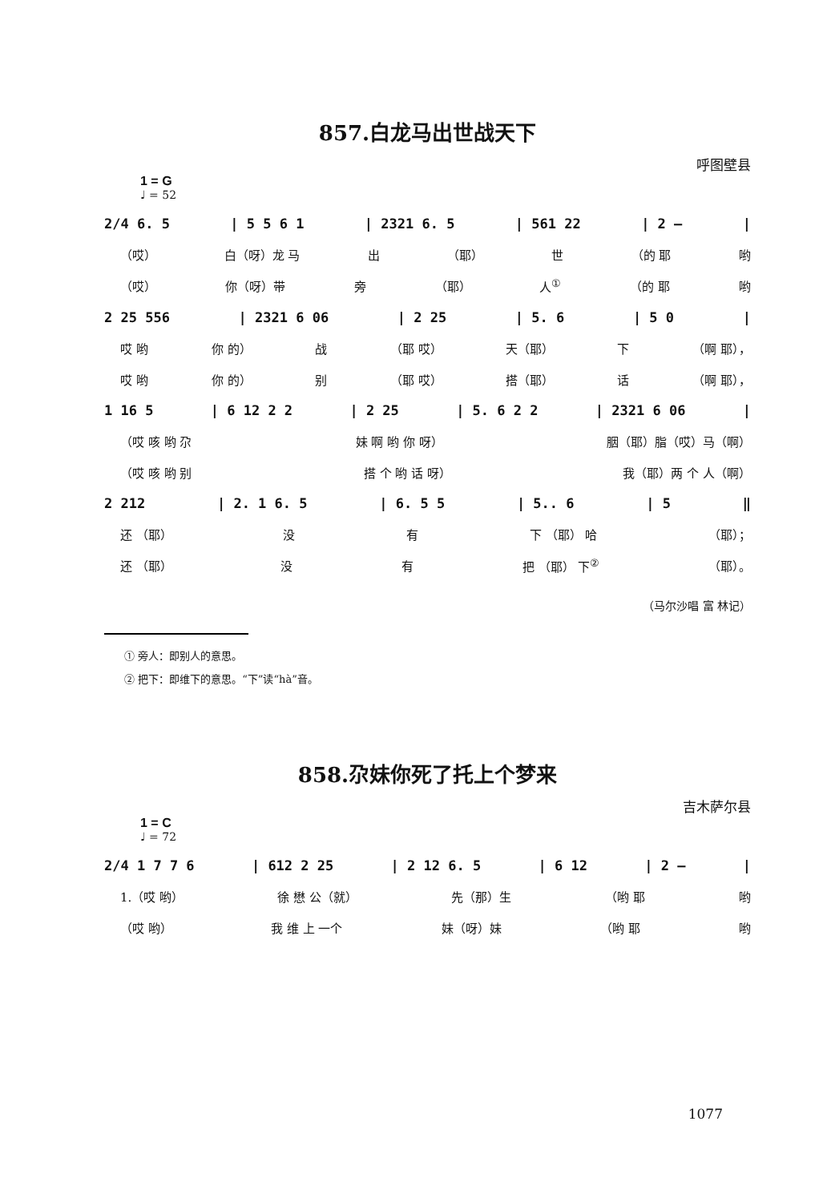857.白龙马出世战天下
呼图壁县
1 = G
♩ = 52
2/4 6. 5 | 5 5 6 1 | 2321 6. 5 | 561 22 | 2 – |
（哎） 白（呀）龙 马 出 （耶） 世 （的 耶 哟
（哎） 你（呀）带 旁 （耶） 人<sup>①</sup> （的 耶 哟
2 25 556 | 2321 6 06 | 2 25 | 5. 6 | 5 0 |
哎 哟 你 的） 战 （耶 哎） 天（耶） 下 （啊 耶），
哎 哟 你 的） 别 （耶 哎） 搭（耶） 话 （啊 耶），
1 16 5 | 6 12 2 2 | 2 25 | 5. 6 2 2 | 2321 6 06 |
（哎 咳 哟 尕 妹 啊 哟 你 呀） 胭（耶）脂（哎）马（啊）
（哎 咳 哟 别 搭 个 哟 话 呀） 我（耶）两 个 人（啊）
2 212 | 2. 1 6. 5 | 6. 5 5 | 5.. 6 | 5 ‖
还 （耶） 没 有 下 （耶） 哈 （耶）；
还 （耶） 没 有 把 （耶） 下<sup>②</sup> （耶）。
（马尔沙唱 富 林记）
① 旁人：即别人的意思。
② 把下：即维下的意思。“下”读“hà”音。
858.尕妹你死了托上个梦来
吉木萨尔县
1 = C
♩ = 72
2/4 1 7 7 6 | 612 2 25 | 2 12 6. 5 | 6 12 | 2 – |
1.（哎 哟） 徐 懋 公（就） 先（那）生 （哟 耶 哟
（哎 哟） 我 维 上 一个 妹（呀）妹 （哟 耶 哟
1077